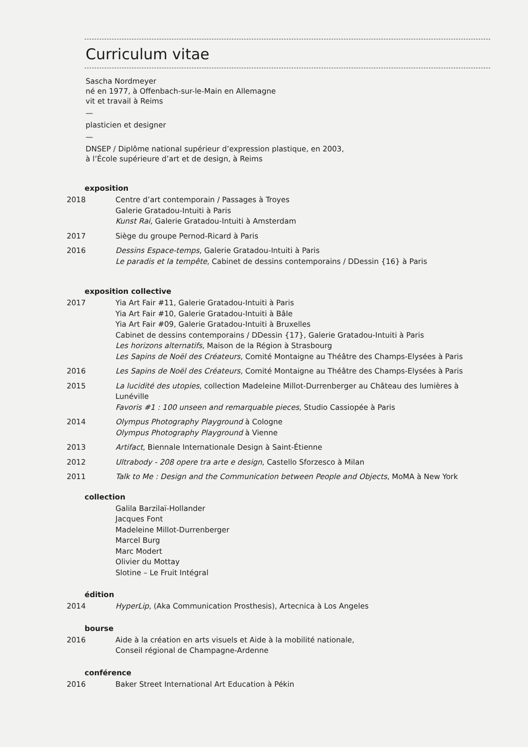Curriculum vitae
Sascha Nordmeyer
né en 1977, à Offenbach-sur-le-Main en Allemagne
vit et travail à Reims
—
plasticien et designer
—
DNSEP / Diplôme national supérieur d’expression plastique, en 2003,
à l’École supérieure d’art et de design, à Reims
exposition
2018 Centre d’art contemporain / Passages à Troyes
Galerie Gratadou-Intuiti à Paris
Kunst Rai, Galerie Gratadou-Intuiti à Amsterdam
2017 Siège du groupe Pernod-Ricard à Paris
2016 Dessins Espace-temps, Galerie Gratadou-Intuiti à Paris
Le paradis et la tempête, Cabinet de dessins contemporains / DDessin {16} à Paris
exposition collective
2017 Yia Art Fair #11, Galerie Gratadou-Intuiti à Paris
Yia Art Fair #10, Galerie Gratadou-Intuiti à Bâle
Yia Art Fair #09, Galerie Gratadou-Intuiti à Bruxelles
Cabinet de dessins contemporains / DDessin {17}, Galerie Gratadou-Intuiti à Paris
Les horizons alternatifs, Maison de la Région à Strasbourg
Les Sapins de Noël des Créateurs, Comité Montaigne au Théâtre des Champs-Elysées à Paris
2016 Les Sapins de Noël des Créateurs, Comité Montaigne au Théâtre des Champs-Elysées à Paris
2015 La lucidité des utopies, collection Madeleine Millot-Durrenberger au Château des lumières à Lunéville
Favoris #1 : 100 unseen and remarquable pieces, Studio Cassiopée à Paris
2014 Olympus Photography Playground à Cologne
Olympus Photography Playground à Vienne
2013 Artifact, Biennale Internationale Design à Saint-Étienne
2012 Ultrabody - 208 opere tra arte e design, Castello Sforzesco à Milan
2011 Talk to Me : Design and the Communication between People and Objects, MoMA à New York
collection
Galila Barzilaï-Hollander
Jacques Font
Madeleine Millot-Durrenberger
Marcel Burg
Marc Modert
Olivier du Mottay
Slotine – Le Fruit Intégral
édition
2014 HyperLip, (Aka Communication Prosthesis), Artecnica à Los Angeles
bourse
2016 Aide à la création en arts visuels et Aide à la mobilité nationale,
Conseil régional de Champagne-Ardenne
conférence
2016 Baker Street International Art Education à Pékin